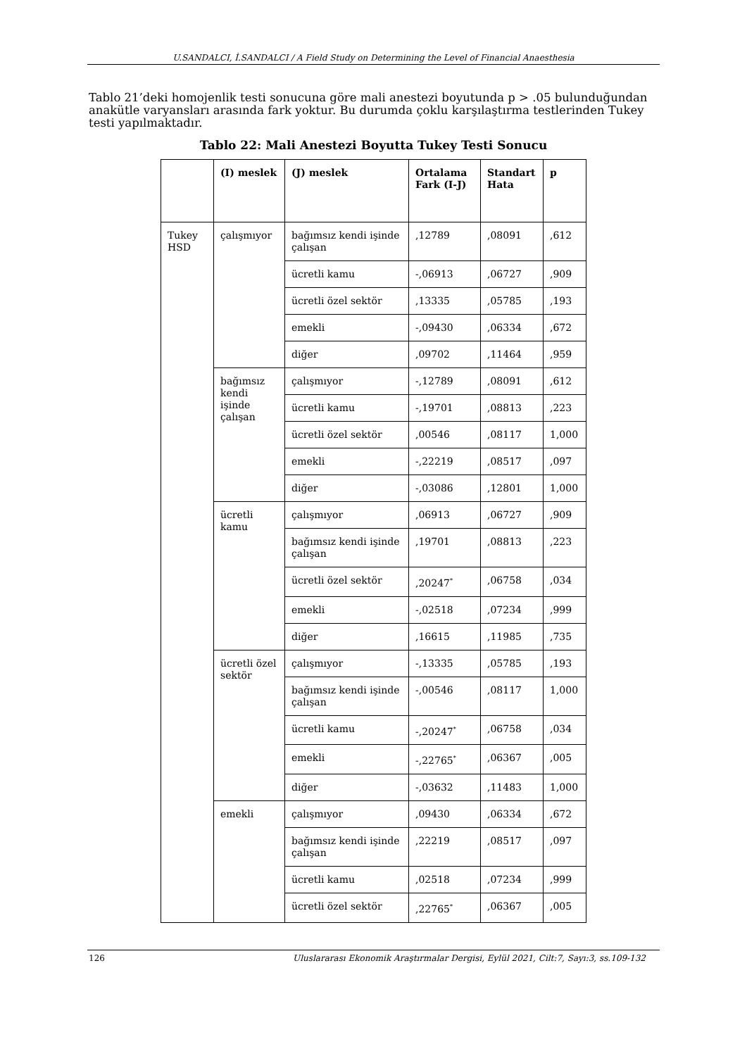U.SANDALCI, İ.SANDALCI / A Field Study on Determining the Level of Financial Anaesthesia
Tablo 21’deki homojenlik testi sonucuna göre mali anestezi boyutunda p > .05 bulunduğundan anakütle varyansları arasında fark yoktur. Bu durumda çoklu karşılaştırma testlerinden Tukey testi yapılmaktadır.
Tablo 22: Mali Anestezi Boyutta Tukey Testi Sonucu
| | (I) meslek | (J) meslek | Ortalama Fark (I-J) | Standart Hata | p |
| --- | --- | --- | --- | --- | --- |
| Tukey HSD | çalışmıyor | bağımsız kendi işinde çalışan | ,12789 | ,08091 | ,612 |
| | | ücretli kamu | -,06913 | ,06727 | ,909 |
| | | ücretli özel sektör | ,13335 | ,05785 | ,193 |
| | | emekli | -,09430 | ,06334 | ,672 |
| | | diğer | ,09702 | ,11464 | ,959 |
| | bağımsız kendi işinde çalışan | çalışmıyor | -,12789 | ,08091 | ,612 |
| | | ücretli kamu | -,19701 | ,08813 | ,223 |
| | | ücretli özel sektör | ,00546 | ,08117 | 1,000 |
| | | emekli | -,22219 | ,08517 | ,097 |
| | | diğer | -,03086 | ,12801 | 1,000 |
| | ücretli kamu | çalışmıyor | ,06913 | ,06727 | ,909 |
| | | bağımsız kendi işinde çalışan | ,19701 | ,08813 | ,223 |
| | | ücretli özel sektör | ,20247<sup>*</sup> | ,06758 | ,034 |
| | | emekli | -,02518 | ,07234 | ,999 |
| | | diğer | ,16615 | ,11985 | ,735 |
| | ücretli özel sektör | çalışmıyor | -,13335 | ,05785 | ,193 |
| | | bağımsız kendi işinde çalışan | -,00546 | ,08117 | 1,000 |
| | | ücretli kamu | -,20247<sup>*</sup> | ,06758 | ,034 |
| | | emekli | -,22765<sup>*</sup> | ,06367 | ,005 |
| | | diğer | -,03632 | ,11483 | 1,000 |
| | emekli | çalışmıyor | ,09430 | ,06334 | ,672 |
| | | bağımsız kendi işinde çalışan | ,22219 | ,08517 | ,097 |
| | | ücretli kamu | ,02518 | ,07234 | ,999 |
| | | ücretli özel sektör | ,22765<sup>*</sup> | ,06367 | ,005 |
126 Uluslararası Ekonomik Araştırmalar Dergisi, Eylül 2021, Cilt:7, Sayı:3, ss.109-132